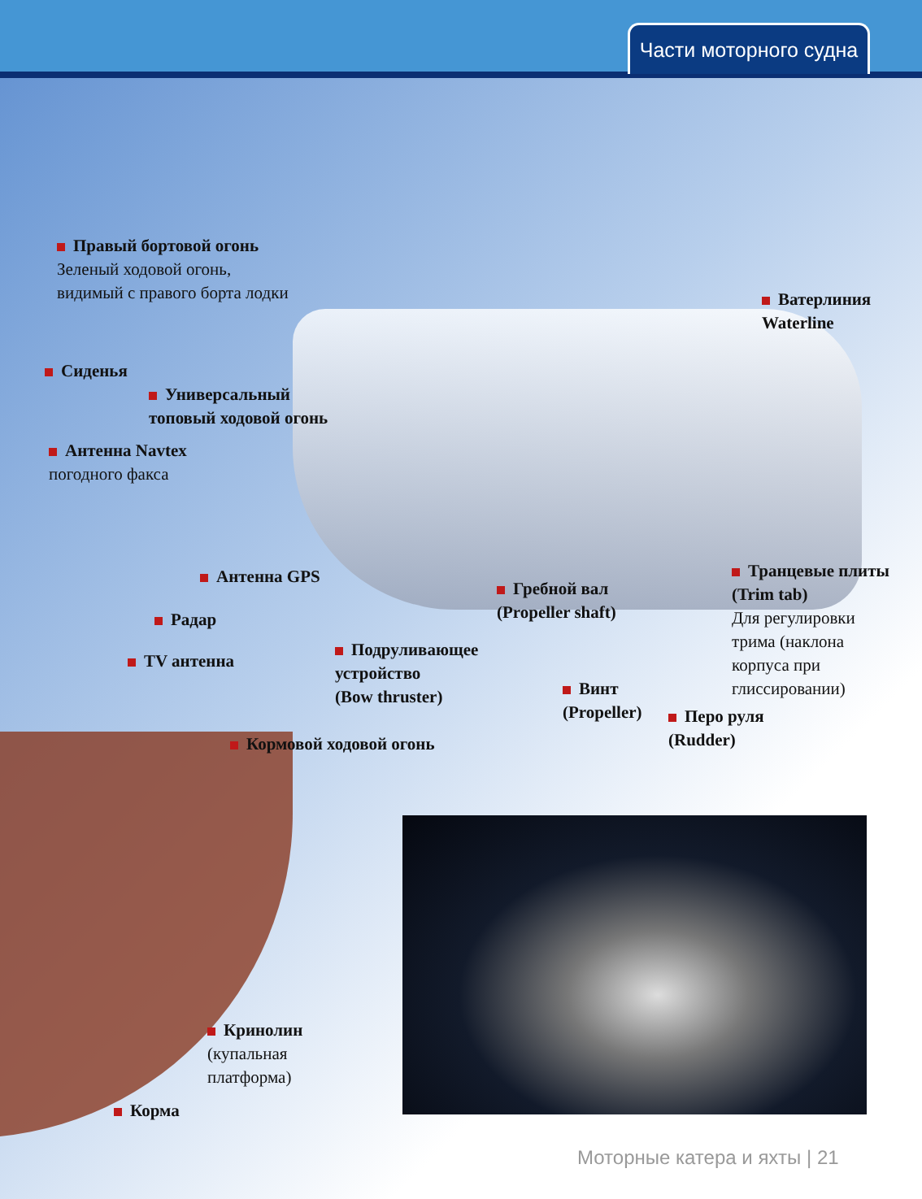Части моторного судна
Правый бортовой огонь
Зеленый ходовой огонь,
видимый с правого борта лодки
Сиденья
Универсальный
топовый ходовой огонь
Антенна Navtex
погодного факса
Антенна GPS
Радар
TV антенна
Ватерлиния
Waterline
Транцевые плиты
(Trim tab)
Для регулировки
трима (наклона
корпуса при
глиссировании)
Гребной вал
(Propeller shaft)
Подруливающее
устройство
(Bow thruster)
Винт
(Propeller)
Перо руля
(Rudder)
Кормовой ходовой огонь
Кринолин
(купальная
платформа)
Корма
Моторные катера и яхты | 21